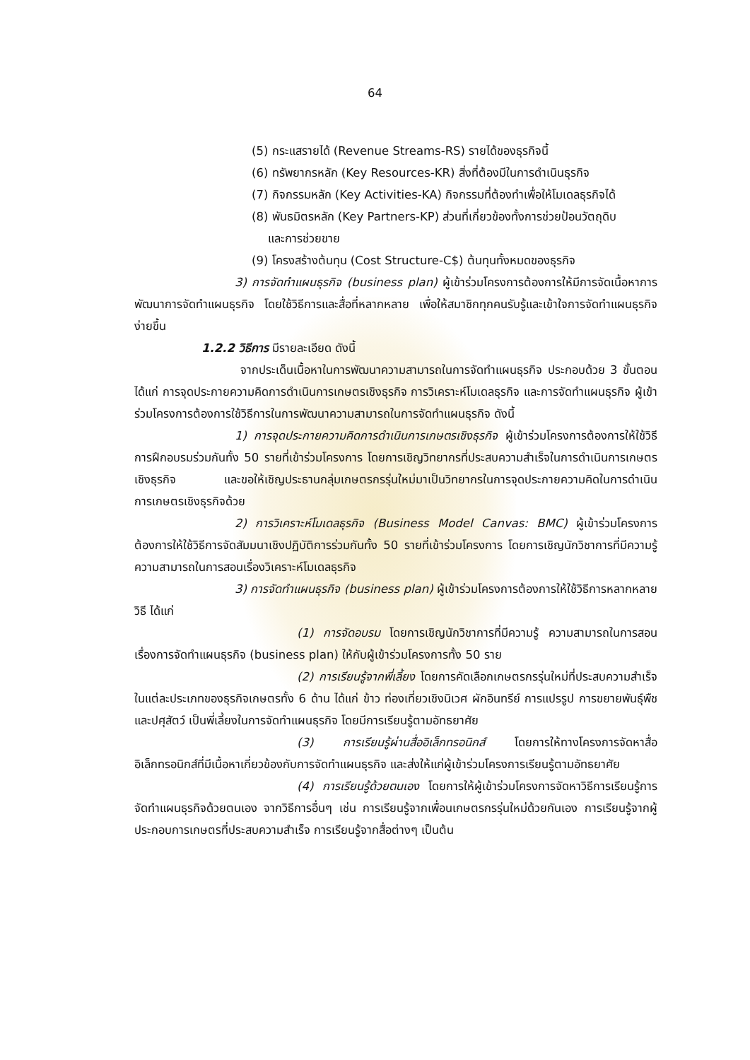64
(5) กระแสรายได้ (Revenue Streams-RS) รายได้ของธุรกิจนี้
(6) ทรัพยากรหลัก (Key Resources-KR) สิ่งที่ต้องมีในการดำเนินธุรกิจ
(7) กิจกรรมหลัก (Key Activities-KA) กิจกรรมที่ต้องทำเพื่อให้โมเดลธุรกิจได้
(8) พันธมิตรหลัก (Key Partners-KP) ส่วนที่เกี่ยวข้องทั้งการช่วยป้อนวัตถุดิบ
และการช่วยขาย
(9) โครงสร้างต้นทุน (Cost Structure-C$) ต้นทุนทั้งหมดของธุรกิจ
3) การจัดทำแผนธุรกิจ (business plan) ผู้เข้าร่วมโครงการต้องการให้มีการจัดเนื้อหาการพัฒนาการจัดทำแผนธุรกิจ โดยใช้วิธีการและสื่อที่หลากหลาย เพื่อให้สมาชิกทุกคนรับรู้และเข้าใจการจัดทำแผนธุรกิจง่ายขึ้น
1.2.2 วิธีการ มีรายละเอียด ดังนี้
จากประเด็นเนื้อหาในการพัฒนาความสามารถในการจัดทำแผนธุรกิจ ประกอบด้วย 3 ขั้นตอน ได้แก่ การจุดประกายความคิดการดำเนินการเกษตรเชิงธุรกิจ การวิเคราะห์โมเดลธุรกิจ และการจัดทำแผนธุรกิจ ผู้เข้าร่วมโครงการต้องการใช้วิธีการในการพัฒนาความสามารถในการจัดทำแผนธุรกิจ ดังนี้
1) การจุดประกายความคิดการดำเนินการเกษตรเชิงธุรกิจ ผู้เข้าร่วมโครงการต้องการให้ใช้วิธีการฝึกอบรมร่วมกันทั้ง 50 รายที่เข้าร่วมโครงการ โดยการเชิญวิทยากรที่ประสบความสำเร็จในการดำเนินการเกษตรเชิงธุรกิจ และขอให้เชิญประธานกลุ่มเกษตรกรรุ่นใหม่มาเป็นวิทยากรในการจุดประกายความคิดในการดำเนินการเกษตรเชิงธุรกิจด้วย
2) การวิเคราะห์โมเดลธุรกิจ (Business Model Canvas: BMC) ผู้เข้าร่วมโครงการต้องการให้ใช้วิธีการจัดสัมมนาเชิงปฏิบัติการร่วมกันทั้ง 50 รายที่เข้าร่วมโครงการ โดยการเชิญนักวิชาการที่มีความรู้ ความสามารถในการสอนเรื่องวิเคราะห์โมเดลธุรกิจ
3) การจัดทำแผนธุรกิจ (business plan) ผู้เข้าร่วมโครงการต้องการให้ใช้วิธีการหลากหลายวิธี ได้แก่
(1) การจัดอบรม โดยการเชิญนักวิชาการที่มีความรู้ ความสามารถในการสอนเรื่องการจัดทำแผนธุรกิจ (business plan) ให้กับผู้เข้าร่วมโครงการทั้ง 50 ราย
(2) การเรียนรู้จากพี่เลี้ยง โดยการคัดเลือกเกษตรกรรุ่นใหม่ที่ประสบความสำเร็จในแต่ละประเภทของธุรกิจเกษตรทั้ง 6 ด้าน ได้แก่ ข้าว ท่องเที่ยวเชิงนิเวศ ผักอินทรีย์ การแปรรูป การขยายพันธุ์พืช และปศุสัตว์ เป็นพี่เลี้ยงในการจัดทำแผนธุรกิจ โดยมีการเรียนรู้ตามอัทธยาศัย
(3) การเรียนรู้ผ่านสื่ออิเล็กทรอนิกส์ โดยการให้ทางโครงการจัดหาสื่ออิเล็กทรอนิกส์ที่มีเนื้อหาเกี่ยวข้องกับการจัดทำแผนธุรกิจ และส่งให้แก่ผู้เข้าร่วมโครงการเรียนรู้ตามอัทธยาศัย
(4) การเรียนรู้ด้วยตนเอง โดยการให้ผู้เข้าร่วมโครงการจัดหาวิธีการเรียนรู้การจัดทำแผนธุรกิจด้วยตนเอง จากวิธีการอื่นๆ เช่น การเรียนรู้จากเพื่อนเกษตรกรรุ่นใหม่ด้วยกันเอง การเรียนรู้จากผู้ประกอบการเกษตรที่ประสบความสำเร็จ การเรียนรู้จากสื่อต่างๆ เป็นต้น